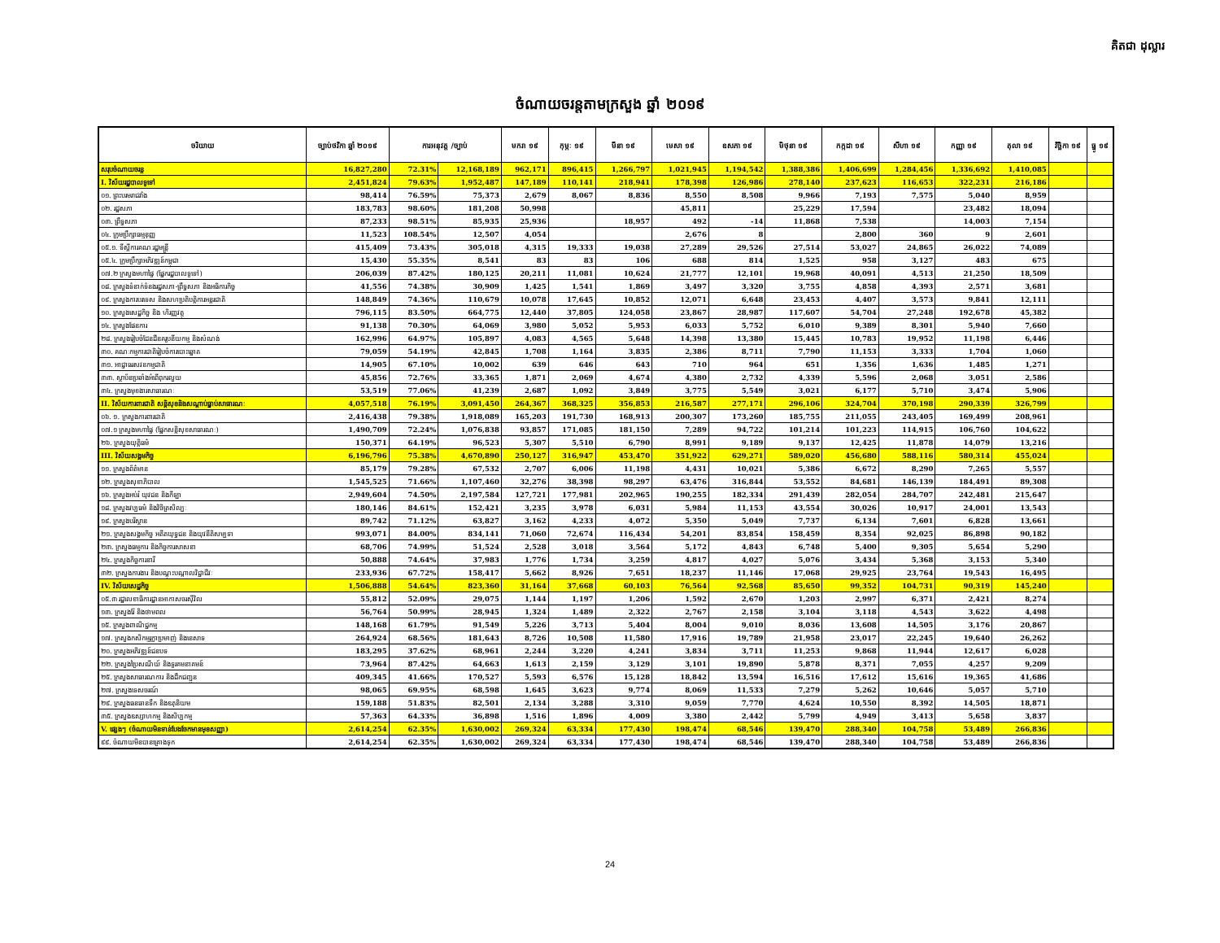គិតជា ដុល្លារ
ចំណាយចរន្តតាមក្រសួង ឆ្នាំ ២០១៩
| ចរិយាយ | ច្បាប់ថវិកា ឆ្នាំ ២០១៩ | ការអនុវត្ត /ច្បាប់ | | មករា ១៩ | កុម្ភៈ ១៩ | មីនា ១៩ | មេសា ១៩ | ឧសភា ១៩ | មិថុនា ១៩ | កក្កដា ១៩ | សីហា ១៩ | កញ្ញា ១៩ | តុលា ១៩ | វិច្ឆិកា ១៩ | ធ្នូ ១៩ |
| --- | --- | --- | --- | --- | --- | --- | --- | --- | --- | --- | --- | --- | --- | --- | --- |
| សរុបចំណាយចរន្ត | 16,827,280 | 72.31% | 12,168,189 | 962,171 | 896,415 | 1,266,797 | 1,021,945 | 1,194,542 | 1,388,386 | 1,406,699 | 1,284,456 | 1,336,692 | 1,410,085 | | |
| I. វិស័យរដ្ឋបាលទូទៅ | 2,451,824 | 79.63% | 1,952,487 | 147,189 | 110,141 | 218,941 | 178,398 | 126,986 | 278,140 | 237,623 | 116,653 | 322,231 | 216,186 | | |
| ០១. ព្រះបរមរាជវាំង | 98,414 | 76.59% | 75,373 | 2,679 | 8,067 | 8,836 | 8,550 | 8,508 | 9,966 | 7,193 | 7,575 | 5,040 | 8,959 | | |
| ០២. រដ្ឋសភា | 183,783 | 98.60% | 181,208 | 50,998 | | | 45,811 | | 25,229 | 17,594 | | 23,482 | 18,094 | | |
| ០៣. ព្រឹទ្ធសភា | 87,233 | 98.51% | 85,935 | 25,936 | | 18,957 | 492 | -14 | 11,868 | 7,538 | | 14,003 | 7,154 | | |
| ០៤. ក្រុមប្រឹក្សាធម្មនុញ្ញ | 11,523 | 108.54% | 12,507 | 4,054 | | | 2,676 | 8 | | 2,800 | 360 | 9 | 2,601 | | |
| ០៥.១. ទីស្តីការគណៈរដ្ឋមន្ត្រី | 415,409 | 73.43% | 305,018 | 4,315 | 19,333 | 19,038 | 27,289 | 29,526 | 27,514 | 53,027 | 24,865 | 26,022 | 74,089 | | |
| ០៥.៤. ក្រុមប្រឹក្សាអភិវឌ្ឍន៍កម្ពុជា | 15,430 | 55.35% | 8,541 | 83 | 83 | 106 | 688 | 814 | 1,525 | 958 | 3,127 | 483 | 675 | | |
| ០៧.២ ក្រសួងមហាផ្ទៃ (ផ្នែករដ្ឋបាលទូទៅ) | 206,039 | 87.42% | 180,125 | 20,211 | 11,081 | 10,624 | 21,777 | 12,101 | 19,968 | 40,091 | 4,513 | 21,250 | 18,509 | | |
| ០៨. ក្រសួងទំនាក់ទំនងរដ្ឋសភា-ព្រឹទ្ធសភា និងអធិការកិច្ច | 41,556 | 74.38% | 30,909 | 1,425 | 1,541 | 1,869 | 3,497 | 3,320 | 3,755 | 4,858 | 4,393 | 2,571 | 3,681 | | |
| ០៩. ក្រសួងការបរទេស និងសហប្រតិបត្តិការអន្តរជាតិ | 148,849 | 74.36% | 110,679 | 10,078 | 17,645 | 10,852 | 12,071 | 6,648 | 23,453 | 4,407 | 3,573 | 9,841 | 12,111 | | |
| ១០. ក្រសួងសេដ្ឋកិច្ច និង ហិរញ្ញវត្ថុ | 796,115 | 83.50% | 664,775 | 12,440 | 37,805 | 124,058 | 23,867 | 28,987 | 117,607 | 54,704 | 27,248 | 192,678 | 45,382 | | |
| ១៤. ក្រសួងផែនការ | 91,138 | 70.30% | 64,069 | 3,980 | 5,052 | 5,953 | 6,033 | 5,752 | 6,010 | 9,389 | 8,301 | 5,940 | 7,660 | | |
| ២៨. ក្រសួងរៀបចំដែនដីនគរូបនីយកម្ម និងសំណង់ | 162,996 | 64.97% | 105,897 | 4,083 | 4,565 | 5,648 | 14,398 | 13,380 | 15,445 | 10,783 | 19,952 | 11,198 | 6,446 | | |
| ៣០. គណៈកម្មការជាតិរៀបចំការបោះឆ្នោត | 79,059 | 54.19% | 42,845 | 1,708 | 1,164 | 3,835 | 2,386 | 8,711 | 7,790 | 11,153 | 3,333 | 1,704 | 1,060 | | |
| ៣១. អាជ្ញាធរសវនកម្មជាតិ | 14,905 | 67.10% | 10,002 | 639 | 646 | 643 | 710 | 964 | 651 | 1,356 | 1,636 | 1,485 | 1,271 | | |
| ៣៣. ស្ថាប័នប្រឆាំងអំពើពុករលួយ | 45,856 | 72.76% | 33,365 | 1,871 | 2,069 | 4,674 | 4,380 | 2,732 | 4,339 | 5,596 | 2,068 | 3,051 | 2,586 | | |
| ៣៤. ក្រសួងមុខងារសាធារណៈ | 53,519 | 77.06% | 41,239 | 2,687 | 1,092 | 3,849 | 3,775 | 5,549 | 3,021 | 6,177 | 5,710 | 3,474 | 5,906 | | |
| II. វិស័យការពារជាតិ សន្តិសុខនិងសណ្តាប់ធ្នាប់សាធារណៈ | 4,057,518 | 76.19% | 3,091,450 | 264,367 | 368,325 | 356,853 | 216,587 | 277,171 | 296,106 | 324,704 | 370,198 | 290,339 | 326,799 | | |
| ០៦. ១. ក្រសួងការពារជាតិ | 2,416,438 | 79.38% | 1,918,089 | 165,203 | 191,730 | 168,913 | 200,307 | 173,260 | 185,755 | 211,055 | 243,405 | 169,499 | 208,961 | | |
| ០៧.១ ក្រសួងមហាផ្ទៃ (ផ្នែកសន្តិសុខសាធារណៈ) | 1,490,709 | 72.24% | 1,076,838 | 93,857 | 171,085 | 181,150 | 7,289 | 94,722 | 101,214 | 101,223 | 114,915 | 106,760 | 104,622 | | |
| ២៦. ក្រសួងយុត្តិធម៌ | 150,371 | 64.19% | 96,523 | 5,307 | 5,510 | 6,790 | 8,991 | 9,189 | 9,137 | 12,425 | 11,878 | 14,079 | 13,216 | | |
| III. វិស័យសង្គមកិច្ច | 6,196,796 | 75.38% | 4,670,890 | 250,127 | 316,947 | 453,470 | 351,922 | 629,271 | 589,020 | 456,680 | 588,116 | 580,314 | 455,024 | | |
| ១១. ក្រសួងព័ត៌មាន | 85,179 | 79.28% | 67,532 | 2,707 | 6,006 | 11,198 | 4,431 | 10,021 | 5,386 | 6,672 | 8,290 | 7,265 | 5,557 | | |
| ១២. ក្រសួងសុខាភិបាល | 1,545,525 | 71.66% | 1,107,460 | 32,276 | 38,398 | 98,297 | 63,476 | 316,844 | 53,552 | 84,681 | 146,139 | 184,491 | 89,308 | | |
| ១៦. ក្រសួងអប់រំ យុវជន និងកីឡា | 2,949,604 | 74.50% | 2,197,584 | 127,721 | 177,981 | 202,965 | 190,255 | 182,334 | 291,439 | 282,054 | 284,707 | 242,481 | 215,647 | | |
| ១៨. ក្រសួងវប្បធម៌ និងវិចិត្រសិល្បៈ | 180,146 | 84.61% | 152,421 | 3,235 | 3,978 | 6,031 | 5,984 | 11,153 | 43,554 | 30,026 | 10,917 | 24,001 | 13,543 | | |
| ១៩. ក្រសួងបរិស្ថាន | 89,742 | 71.12% | 63,827 | 3,162 | 4,233 | 4,072 | 5,350 | 5,049 | 7,737 | 6,134 | 7,601 | 6,828 | 13,661 | | |
| ២១. ក្រសួងសង្គមកិច្ច អតីតយុទ្ធជន និងយុវនីតិសម្បទា | 993,071 | 84.00% | 834,141 | 71,060 | 72,674 | 116,434 | 54,201 | 83,854 | 158,459 | 8,354 | 92,025 | 86,898 | 90,182 | | |
| ២៣. ក្រសួងធម្មការ និងកិច្ចការសាសនា | 68,706 | 74.99% | 51,524 | 2,528 | 3,018 | 3,564 | 5,172 | 4,843 | 6,748 | 5,400 | 9,305 | 5,654 | 5,290 | | |
| ២៤. ក្រសួងកិច្ចការនារី | 50,888 | 74.64% | 37,983 | 1,776 | 1,734 | 3,259 | 4,817 | 4,027 | 5,076 | 3,434 | 5,368 | 3,153 | 5,340 | | |
| ៣២. ក្រសួងការងារ និងបណ្តុះបណ្តាលវិជ្ជាជីវៈ | 233,936 | 67.72% | 158,417 | 5,662 | 8,926 | 7,651 | 18,237 | 11,146 | 17,068 | 29,925 | 23,764 | 19,543 | 16,495 | | |
| IV. វិស័យសេដ្ឋកិច្ច | 1,506,888 | 54.64% | 823,360 | 31,164 | 37,668 | 60,103 | 76,564 | 92,568 | 85,650 | 99,352 | 104,731 | 90,319 | 145,240 | | |
| ០៥.៣ រដ្ឋលេខាធិការដ្ឋានអាកាសចរស៊ីវិល | 55,812 | 52.09% | 29,075 | 1,144 | 1,197 | 1,206 | 1,592 | 2,670 | 1,203 | 2,997 | 6,371 | 2,421 | 8,274 | | |
| ១៣. ក្រសួងរ៉ែ និងថាមពល | 56,764 | 50.99% | 28,945 | 1,324 | 1,489 | 2,322 | 2,767 | 2,158 | 3,104 | 3,118 | 4,543 | 3,622 | 4,498 | | |
| ១៥. ក្រសួងពាណិជ្ជកម្ម | 148,168 | 61.79% | 91,549 | 5,226 | 3,713 | 5,404 | 8,004 | 9,010 | 8,036 | 13,608 | 14,505 | 3,176 | 20,867 | | |
| ១៧. ក្រសួងកសិកម្មរុក្ខាប្រមាញ់ និងនេសាទ | 264,924 | 68.56% | 181,643 | 8,726 | 10,508 | 11,580 | 17,916 | 19,789 | 21,958 | 23,017 | 22,245 | 19,640 | 26,262 | | |
| ២០. ក្រសួងអភិវឌ្ឍន៍ជនបទ | 183,295 | 37.62% | 68,961 | 2,244 | 3,220 | 4,241 | 3,834 | 3,711 | 11,253 | 9,868 | 11,944 | 12,617 | 6,028 | | |
| ២២. ក្រសួងប្រៃសណីយ៍ និងទូរគមនាគមន៍ | 73,964 | 87.42% | 64,663 | 1,613 | 2,159 | 3,129 | 3,101 | 19,890 | 5,878 | 8,371 | 7,055 | 4,257 | 9,209 | | |
| ២៥. ក្រសួងសាធារណការ និងដឹកជញ្ជូន | 409,345 | 41.66% | 170,527 | 5,593 | 6,576 | 15,128 | 18,842 | 13,594 | 16,516 | 17,612 | 15,616 | 19,365 | 41,686 | | |
| ២៧. ក្រសួងទេសចរណ៍ | 98,065 | 69.95% | 68,598 | 1,645 | 3,623 | 9,774 | 8,069 | 11,533 | 7,279 | 5,262 | 10,646 | 5,057 | 5,710 | | |
| ២៩. ក្រសួងធនធានទឹក និងឧតុនិយម | 159,188 | 51.83% | 82,501 | 2,134 | 3,288 | 3,310 | 9,059 | 7,770 | 4,624 | 10,550 | 8,392 | 14,505 | 18,871 | | |
| ៣៥. ក្រសួងឧស្សាហកម្ម និងសិប្បកម្ម | 57,363 | 64.33% | 36,898 | 1,516 | 1,896 | 4,009 | 3,380 | 2,442 | 5,799 | 4,949 | 3,413 | 5,658 | 3,837 | | |
| V. ផ្សេងៗ (ចំណាយមិនទាន់បែងចែកមានមុខសញ្ញា) | 2,614,254 | 62.35% | 1,630,002 | 269,324 | 63,334 | 177,430 | 198,474 | 68,546 | 139,470 | 288,340 | 104,758 | 53,489 | 266,836 | | |
| ៩៩. ចំណាយមិនបានគ្រោងទុក | 2,614,254 | 62.35% | 1,630,002 | 269,324 | 63,334 | 177,430 | 198,474 | 68,546 | 139,470 | 288,340 | 104,758 | 53,489 | 266,836 | | |
24